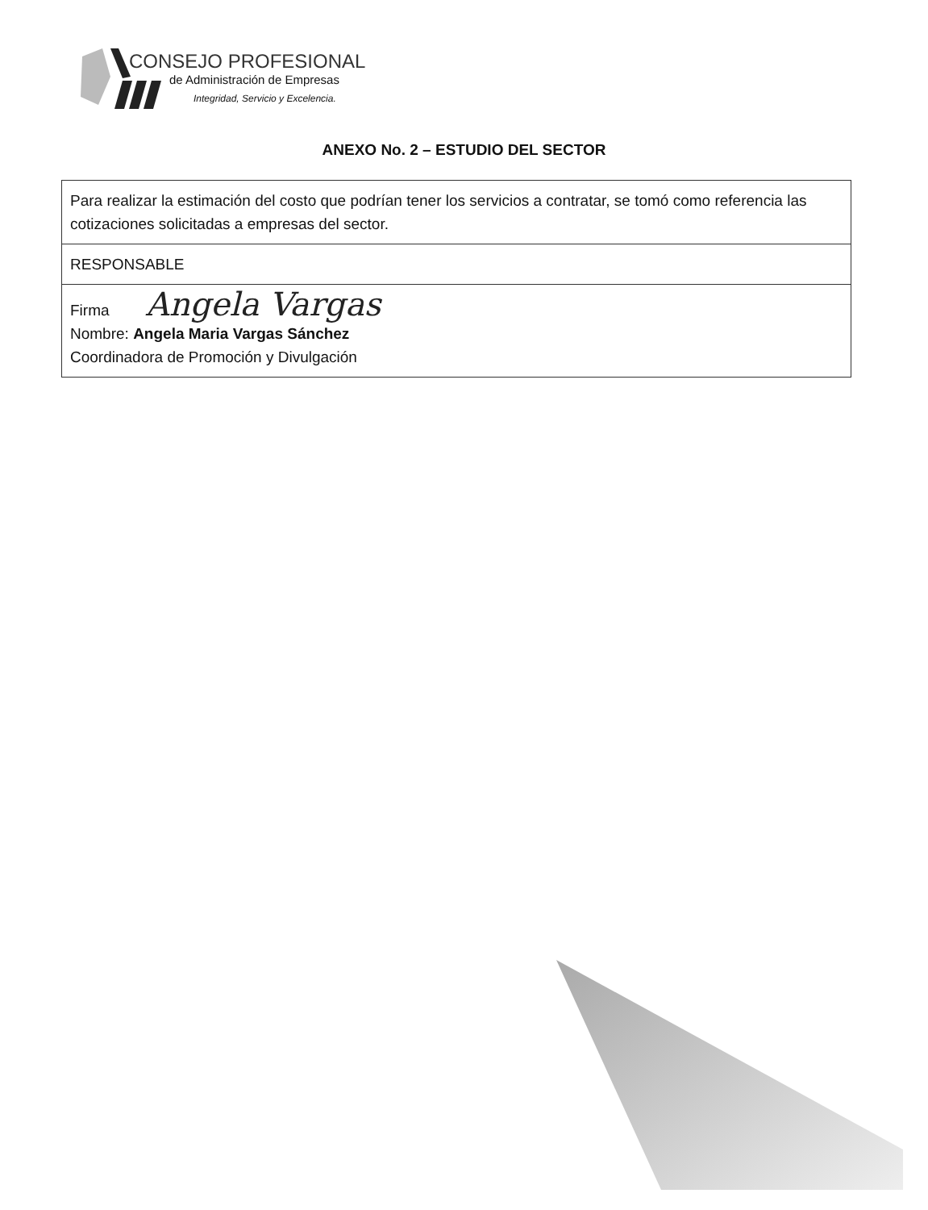CONSEJO PROFESIONAL
de Administración de Empresas
Integridad, Servicio y Excelencia.
ANEXO No. 2 – ESTUDIO DEL SECTOR
| Para realizar la estimación del costo que podrían tener los servicios a contratar, se tomó como referencia las cotizaciones solicitadas a empresas del sector. |
| RESPONSABLE |
| Firma Angela Vargas Nombre: Angela Maria Vargas Sánchez Coordinadora de Promoción y Divulgación |